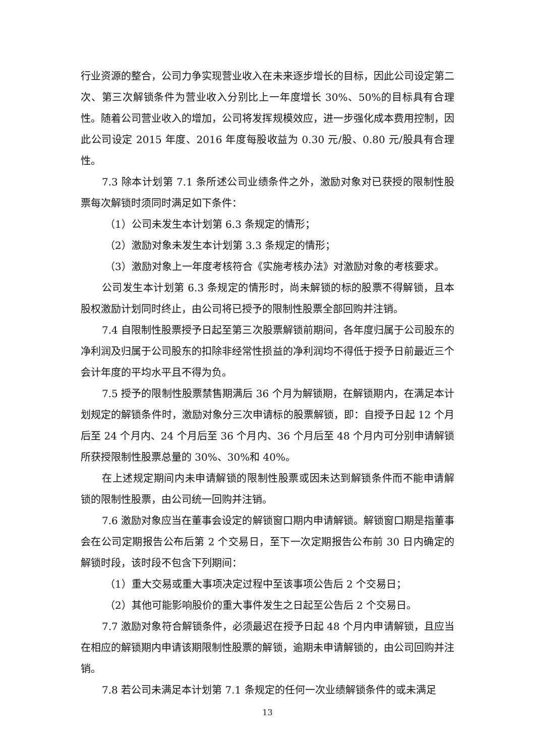行业资源的整合，公司力争实现营业收入在未来逐步增长的目标，因此公司设定第二次、第三次解锁条件为营业收入分别比上一年度增长 30%、50%的目标具有合理性。随着公司营业收入的增加，公司将发挥规模效应，进一步强化成本费用控制，因此公司设定 2015 年度、2016 年度每股收益为 0.30 元/股、0.80 元/股具有合理性。
7.3 除本计划第 7.1 条所述公司业绩条件之外，激励对象对已获授的限制性股票每次解锁时须同时满足如下条件：
（1）公司未发生本计划第 6.3 条规定的情形；
（2）激励对象未发生本计划第 3.3 条规定的情形；
（3）激励对象上一年度考核符合《实施考核办法》对激励对象的考核要求。
公司发生本计划第 6.3 条规定的情形时，尚未解锁的标的股票不得解锁，且本股权激励计划同时终止，由公司将已授予的限制性股票全部回购并注销。
7.4 自限制性股票授予日起至第三次股票解锁前期间，各年度归属于公司股东的净利润及归属于公司股东的扣除非经常性损益的净利润均不得低于授予日前最近三个会计年度的平均水平且不得为负。
7.5 授予的限制性股票禁售期满后 36 个月为解锁期，在解锁期内，在满足本计划规定的解锁条件时，激励对象分三次申请标的股票解锁，即：自授予日起 12 个月后至 24 个月内、24 个月后至 36 个月内、36 个月后至 48 个月内可分别申请解锁所获授限制性股票总量的 30%、30%和 40%。
在上述规定期间内未申请解锁的限制性股票或因未达到解锁条件而不能申请解锁的限制性股票，由公司统一回购并注销。
7.6 激励对象应当在董事会设定的解锁窗口期内申请解锁。解锁窗口期是指董事会在公司定期报告公布后第 2 个交易日，至下一次定期报告公布前 30 日内确定的解锁时段，该时段不包含下列期间：
（1）重大交易或重大事项决定过程中至该事项公告后 2 个交易日；
（2）其他可能影响股价的重大事件发生之日起至公告后 2 个交易日。
7.7 激励对象符合解锁条件，必须最迟在授予日起 48 个月内申请解锁，且应当在相应的解锁期内申请该期限制性股票的解锁，逾期未申请解锁的，由公司回购并注销。
7.8 若公司未满足本计划第 7.1 条规定的任何一次业绩解锁条件的或未满足
13